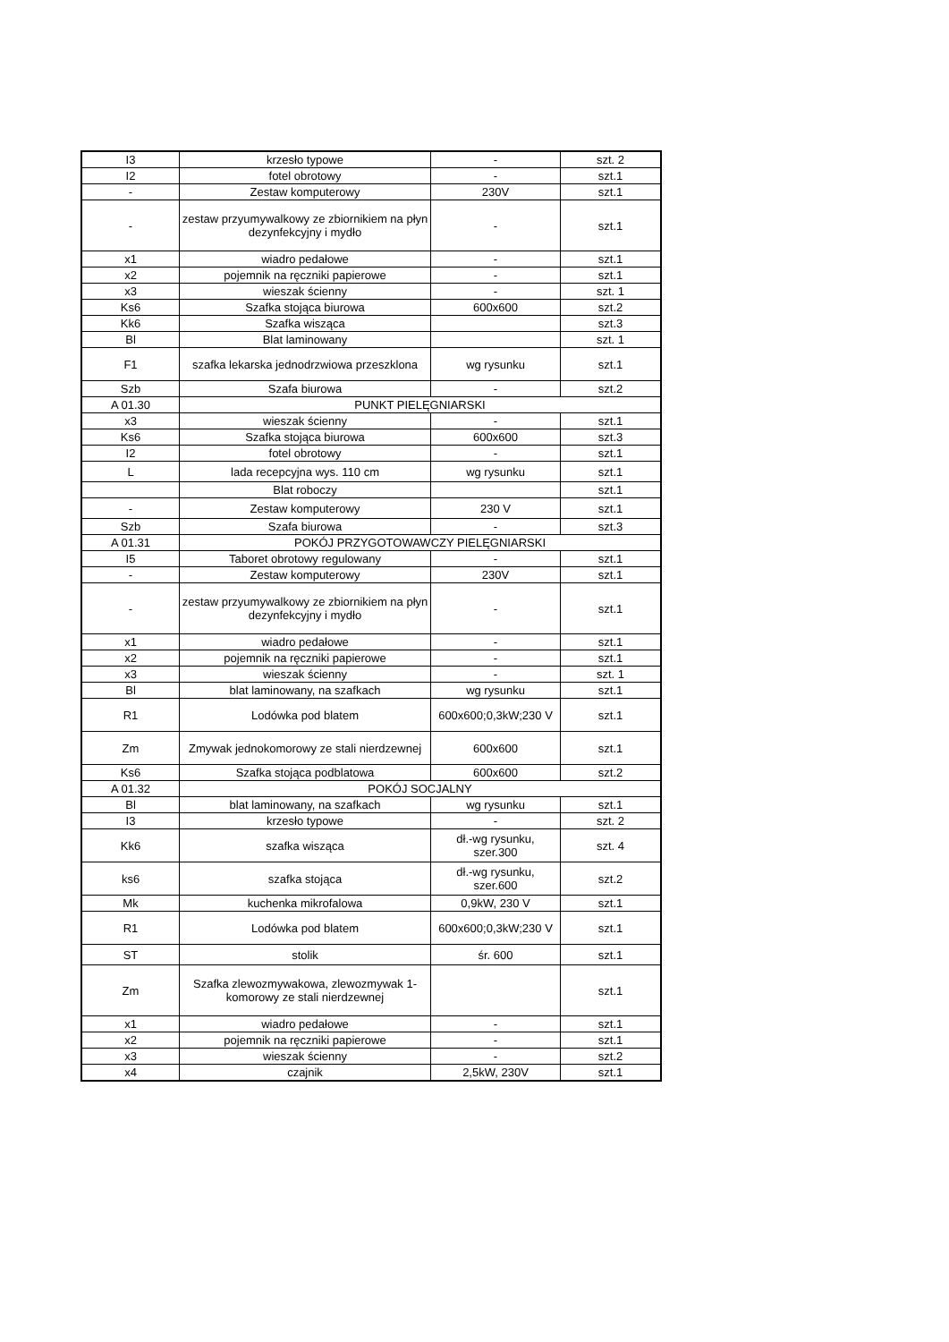| I3 | krzesło typowe | - | szt. 2 |
| I2 | fotel obrotowy | - | szt.1 |
| - | Zestaw komputerowy | 230V | szt.1 |
| - | zestaw przyumywalkowy ze zbiornikiem na płyn dezynfekcyjny i mydło | - | szt.1 |
| x1 | wiadro pedałowe | - | szt.1 |
| x2 | pojemnik na ręczniki papierowe | - | szt.1 |
| x3 | wieszak ścienny | - | szt. 1 |
| Ks6 | Szafka stojąca biurowa | 600x600 | szt.2 |
| Kk6 | Szafka wisząca | | szt.3 |
| Bl | Blat laminowany | | szt. 1 |
| F1 | szafka lekarska jednodrzwiowa przeszklona | wg rysunku | szt.1 |
| Szb | Szafa biurowa | - | szt.2 |
| A 01.30 | PUNKT PIELĘGNIARSKI | | |
| x3 | wieszak ścienny | - | szt.1 |
| Ks6 | Szafka stojąca biurowa | 600x600 | szt.3 |
| I2 | fotel obrotowy | - | szt.1 |
| L | lada recepcyjna wys. 110 cm | wg rysunku | szt.1 |
| | Blat roboczy | | szt.1 |
| - | Zestaw komputerowy | 230 V | szt.1 |
| Szb | Szafa biurowa | - | szt.3 |
| A 01.31 | POKÓJ PRZYGOTOWAWCZY PIELĘGNIARSKI | | |
| I5 | Taboret obrotowy regulowany | - | szt.1 |
| - | Zestaw komputerowy | 230V | szt.1 |
| - | zestaw przyumywalkowy ze zbiornikiem na płyn dezynfekcyjny i mydło | - | szt.1 |
| x1 | wiadro pedałowe | - | szt.1 |
| x2 | pojemnik na ręczniki papierowe | - | szt.1 |
| x3 | wieszak ścienny | - | szt. 1 |
| Bl | blat laminowany, na szafkach | wg rysunku | szt.1 |
| R1 | Lodówka pod blatem | 600x600;0,3kW;230 V | szt.1 |
| Zm | Zmywak jednokomorowy ze stali nierdzewnej | 600x600 | szt.1 |
| Ks6 | Szafka stojąca podblatowa | 600x600 | szt.2 |
| A 01.32 | POKÓJ SOCJALNY | | |
| Bl | blat laminowany, na szafkach | wg rysunku | szt.1 |
| I3 | krzesło typowe | - | szt. 2 |
| Kk6 | szafka wisząca | dł.-wg rysunku, szer.300 | szt. 4 |
| ks6 | szafka stojąca | dł.-wg rysunku, szer.600 | szt.2 |
| Mk | kuchenka mikrofalowa | 0,9kW, 230 V | szt.1 |
| R1 | Lodówka pod blatem | 600x600;0,3kW;230 V | szt.1 |
| ST | stolik | śr. 600 | szt.1 |
| Zm | Szafka zlewozmywakowa, zlewozmywak 1-komorowy ze stali nierdzewnej | | szt.1 |
| x1 | wiadro pedałowe | - | szt.1 |
| x2 | pojemnik na ręczniki papierowe | - | szt.1 |
| x3 | wieszak ścienny | - | szt.2 |
| x4 | czajnik | 2,5kW, 230V | szt.1 |